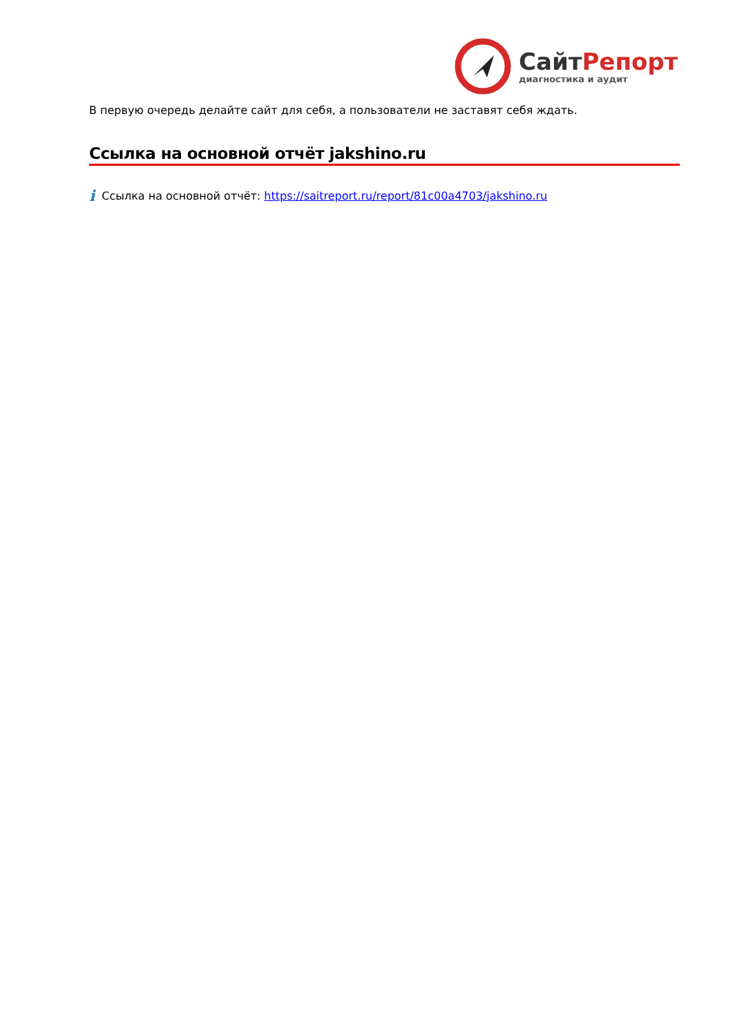СайтРепорт
диагностика и аудит
В первую очередь делайте сайт для себя, а пользователи не заставят себя ждать.
Ссылка на основной отчёт jakshino.ru
i Ссылка на основной отчёт: https://saitreport.ru/report/81c00a4703/jakshino.ru